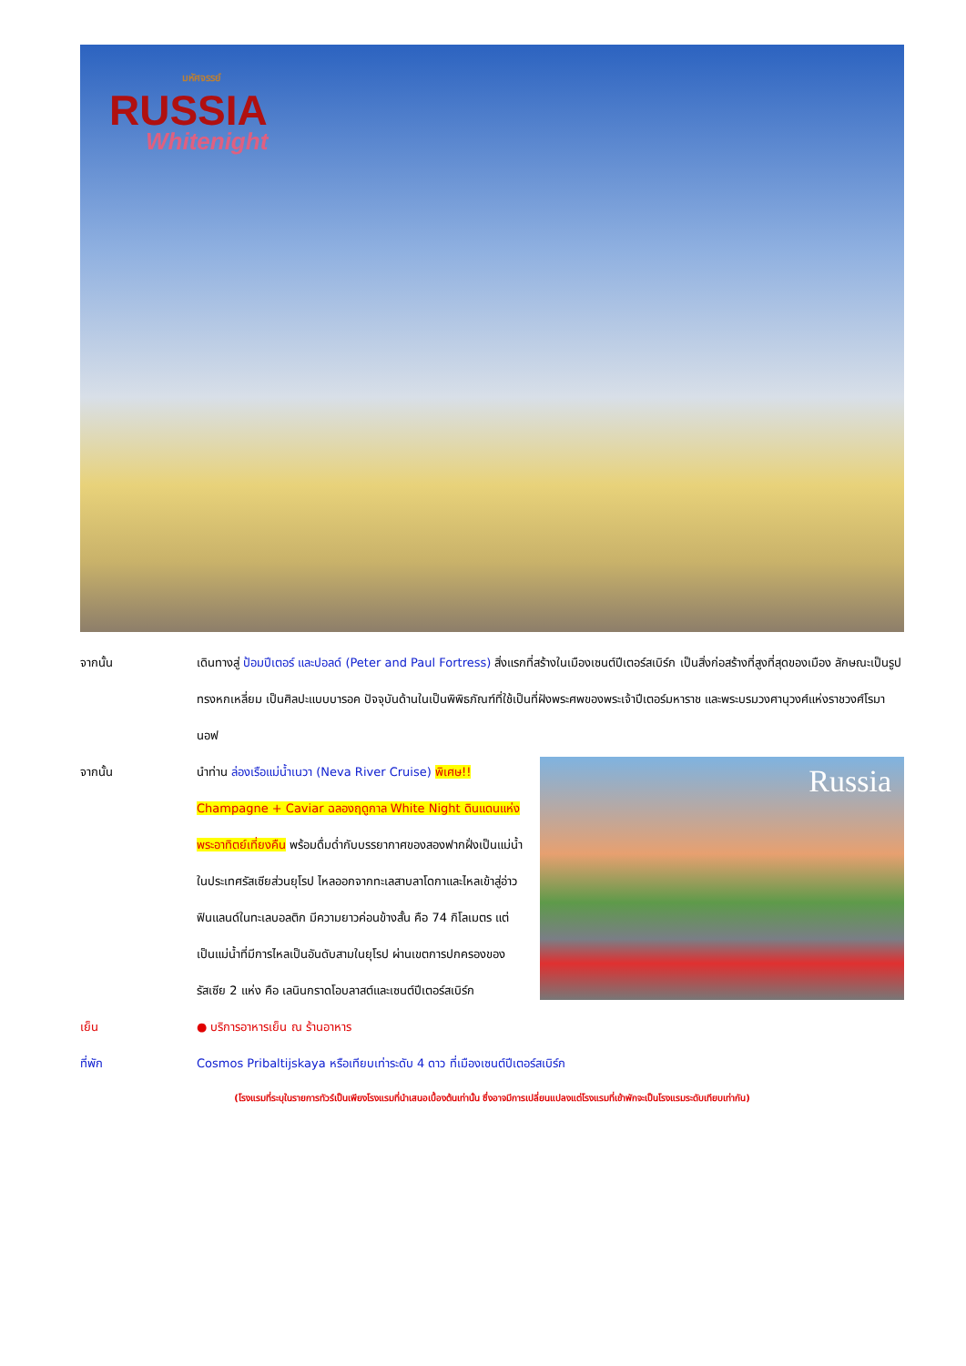มหัศจรรย์
RUSSIA
Whitenight
จากนั้น เดินทางสู่ ป้อมปีเตอร์ และปอลด์ (Peter and Paul Fortress) สิ่งแรกที่สร้างในเมืองเซนต์ปีเตอร์สเบิร์ก เป็นสิ่งก่อสร้างที่สูงที่สุดของเมือง ลักษณะเป็นรูปทรงหกเหลี่ยม เป็นศิลปะแบบบารอค ปัจจุบันด้านในเป็นพิพิธภัณฑ์ที่ใช้เป็นที่ฝังพระศพของพระเจ้าปีเตอร์มหาราช และพระบรมวงศานุวงศ์แห่งราชวงศ์โรมานอฟ
จากนั้น
Russia
นำท่าน ล่องเรือแม่น้ำเนวา (Neva River Cruise) พิเศษ!! Champagne + Caviar ฉลองฤดูกาล White Night ดินแดนแห่งพระอาทิตย์เที่ยงคืน พร้อมดื่มด่ำกับบรรยากาศของสองฟากฝั่งเป็นแม่น้ำในประเทศรัสเซียส่วนยุโรป ไหลออกจากทะเลสาบลาโดกาและไหลเข้าสู่อ่าวฟินแลนด์ในทะเลบอลติก มีความยาวค่อนข้างสั้น คือ 74 กิโลเมตร แต่เป็นแม่น้ำที่มีการไหลเป็นอันดับสามในยุโรป ผ่านเขตการปกครองของรัสเซีย 2 แห่ง คือ เลนินกราดโอบลาสต์และเซนต์ปีเตอร์สเบิร์ก
เย็น ● บริการอาหารเย็น ณ ร้านอาหาร
ที่พัก Cosmos Pribaltijskaya หรือเทียบเท่าระดับ 4 ดาว ที่เมืองเซนต์ปีเตอร์สเบิร์ก
(โรงแรมที่ระบุในรายการทัวร์เป็นเพียงโรงแรมที่นำเสนอเบื้องต้นเท่านั้น ซึ่งอาจมีการเปลี่ยนแปลงแต่โรงแรมที่เข้าพักจะเป็นโรงแรมระดับเทียบเท่ากัน)